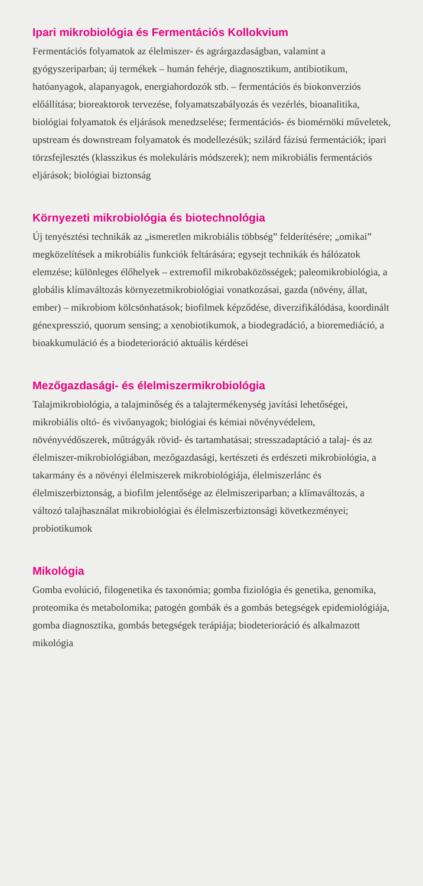Ipari mikrobiológia és Fermentációs Kollokvium
Fermentációs folyamatok az élelmiszer- és agrárgazdaságban, valamint a gyógyszeriparban; új termékek – humán fehérje, diagnosztikum, antibiotikum, hatóanyagok, alapanyagok, energiahordozók stb. – fermentációs és biokonverziós előállítása; bioreaktorok tervezése, folyamatszabályozás és vezérlés, bioanalitika, biológiai folyamatok és eljárások menedzselése; fermentációs- és biomérnöki műveletek, upstream és downstream folyamatok és modellezésük; szilárd fázisú fermentációk; ipari törzsfejlesztés (klasszikus és molekuláris módszerek); nem mikrobiális fermentációs eljárások; biológiai biztonság
Környezeti mikrobiológia és biotechnológia
Új tenyésztési technikák az „ismeretlen mikrobiális többség” felderítésére; „omikai” megközelítések a mikrobiális funkciók feltárására; egysejt technikák és hálózatok elemzése; különleges élőhelyek – extremofil mikrobaközösségek; paleomikrobiológia, a globális klímaváltozás környezetmikrobiológiai vonatkozásai, gazda (növény, állat, ember) – mikrobiom kölcsönhatások; biofilmek képződése, diverzifikálódása, koordinált génexpresszió, quorum sensing; a xenobiotikumok, a biodegradáció, a bioremediáció, a bioakkumuláció és a biodeterioráció aktuális kérdései
Mezőgazdasági- és élelmiszermikrobiológia
Talajmikrobiológia, a talajminőség és a talajtermékenység javítási lehetőségei, mikrobiális oltó- és vivőanyagok; biológiai és kémiai növényvédelem, növényvédőszerek, műtrágyák rövid- és tartamhatásai; stresszadaptáció a talaj- és az élelmiszer-mikrobiológiában, mezőgazdasági, kertészeti és erdészeti mikrobiológia, a takarmány és a növényi élelmiszerek mikrobiológiája, élelmiszerlánc és élelmiszerbiztonság, a biofilm jelentősége az élelmiszeriparban; a klímaváltozás, a változó talajhasználat mikrobiológiai és élelmiszerbiztonsági következményei; probiotikumok
Mikológia
Gomba evolúció, filogenetika és taxonómia; gomba fiziológia és genetika, genomika, proteomika és metabolomika; patogén gombák és a gombás betegségek epidemiológiája, gomba diagnosztika, gombás betegségek terápiája; biodeterioráció és alkalmazott mikológia